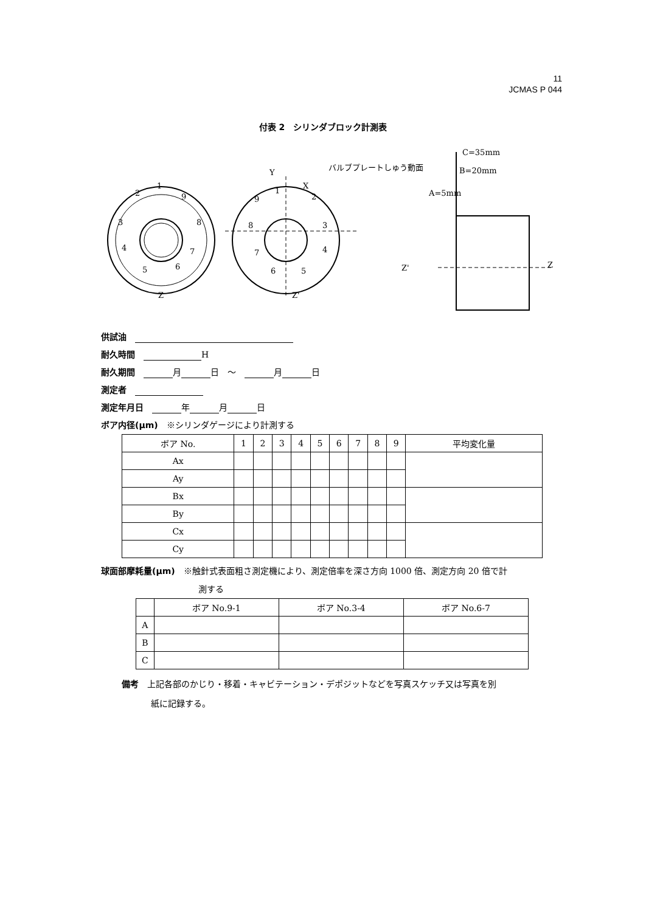11
JCMAS P 044
付表 2　シリンダブロック計測表
1
2
9
3
8
4
7
5
6
Z
Y
X
Z'
1
9
2
8
3
7
4
6
5
バルブプレートしゅう動面
C=35mm
B=20mm
A=5mm
Z'
Z
供試油　
耐久時間　 H
耐久期間　 月 日　～　 月 日
測定者　
測定年月日　 年 月 日
ボア内径(μm)　※シリンダゲージにより計測する
| ボア No. | 1 | 2 | 3 | 4 | 5 | 6 | 7 | 8 | 9 | 平均変化量 |
| --- | --- | --- | --- | --- | --- | --- | --- | --- | --- | --- |
| Ax | | | | | | | | | | |
| Ay | | | | | | | | | | |
| Bx | | | | | | | | | | |
| By | | | | | | | | | | |
| Cx | | | | | | | | | | |
| Cy | | | | | | | | | | |
球面部摩耗量(μm)　※触針式表面粗さ測定機により、測定倍率を深さ方向 1000 倍、測定方向 20 倍で計
測する
| | ボア No.9-1 | ボア No.3-4 | ボア No.6-7 |
| --- | --- | --- | --- |
| A | | | |
| B | | | |
| C | | | |
備考　上記各部のかじり・移着・キャビテーション・デポジットなどを写真スケッチ又は写真を別
紙に記録する。